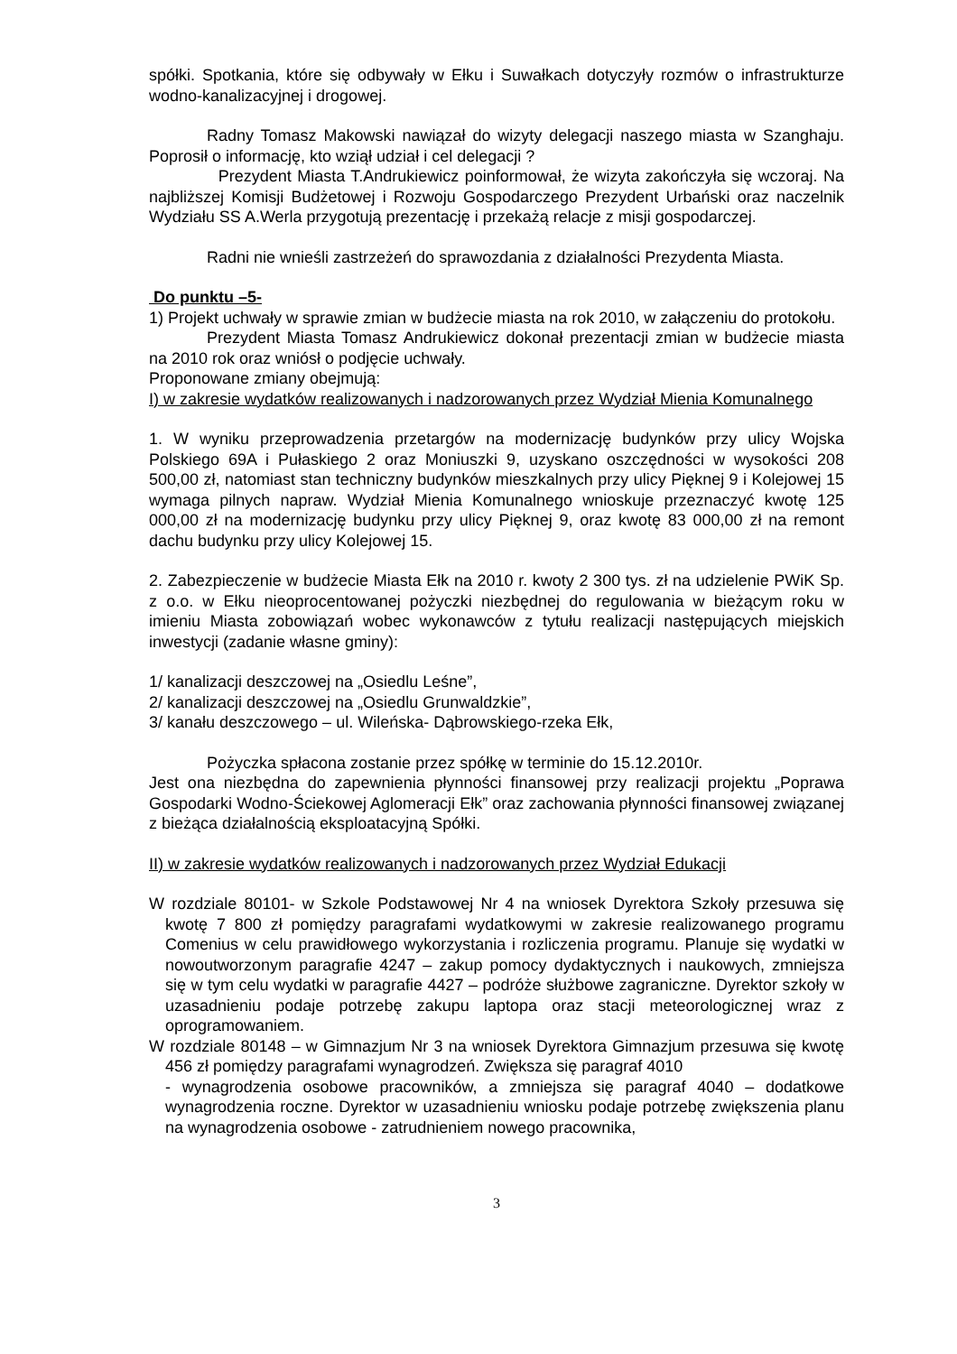spółki. Spotkania, które się odbywały w Ełku i Suwałkach dotyczyły rozmów o infrastrukturze wodno-kanalizacyjnej i drogowej.
Radny Tomasz Makowski nawiązał do wizyty delegacji naszego miasta w Szanghaju. Poprosił o informację, kto wziął udział i cel delegacji ?
Prezydent Miasta T.Andrukiewicz poinformował, że wizyta zakończyła się wczoraj. Na najbliższej Komisji Budżetowej i Rozwoju Gospodarczego Prezydent Urbański oraz naczelnik Wydziału SS A.Werla przygotują prezentację i przekażą relacje z misji gospodarczej.
Radni nie wnieśli zastrzeżeń do sprawozdania z działalności Prezydenta Miasta.
Do punktu –5-
1) Projekt uchwały w sprawie zmian w budżecie miasta na rok 2010, w załączeniu do protokołu.
Prezydent Miasta Tomasz Andrukiewicz dokonał prezentacji zmian w budżecie miasta na 2010 rok oraz wniósł o podjęcie uchwały.
Proponowane zmiany obejmują:
I) w zakresie wydatków realizowanych i nadzorowanych przez Wydział Mienia Komunalnego
1. W wyniku przeprowadzenia przetargów na modernizację budynków przy ulicy Wojska Polskiego 69A i Pułaskiego 2 oraz Moniuszki 9, uzyskano oszczędności w wysokości 208 500,00 zł, natomiast stan techniczny budynków mieszkalnych przy ulicy Pięknej 9 i Kolejowej 15 wymaga pilnych napraw. Wydział Mienia Komunalnego wnioskuje przeznaczyć kwotę 125 000,00 zł na modernizację budynku przy ulicy Pięknej 9, oraz kwotę 83 000,00 zł na remont dachu budynku przy ulicy Kolejowej 15.
2. Zabezpieczenie w budżecie Miasta Ełk na 2010 r. kwoty 2 300 tys. zł na udzielenie PWiK Sp. z o.o. w Ełku nieoprocentowanej pożyczki niezbędnej do regulowania w bieżącym roku w imieniu Miasta zobowiązań wobec wykonawców z tytułu realizacji następujących miejskich inwestycji (zadanie własne gminy):
1/ kanalizacji deszczowej na „Osiedlu Leśne”,
2/ kanalizacji deszczowej na „Osiedlu Grunwaldzkie”,
3/ kanału deszczowego – ul. Wileńska- Dąbrowskiego-rzeka Ełk,
Pożyczka spłacona zostanie przez spółkę w terminie do 15.12.2010r.
Jest ona niezbędna do zapewnienia płynności finansowej przy realizacji projektu „Poprawa Gospodarki Wodno-Ściekowej Aglomeracji Ełk” oraz zachowania płynności finansowej związanej z bieżąca działalnością eksploatacyjną Spółki.
II) w zakresie wydatków realizowanych i nadzorowanych przez Wydział Edukacji
W rozdziale 80101- w Szkole Podstawowej Nr 4 na wniosek Dyrektora Szkoły przesuwa się kwotę 7 800 zł pomiędzy paragrafami wydatkowymi w zakresie realizowanego programu Comenius w celu prawidłowego wykorzystania i rozliczenia programu. Planuje się wydatki w nowoutworzonym paragrafie 4247 – zakup pomocy dydaktycznych i naukowych, zmniejsza się w tym celu wydatki w paragrafie 4427 – podróże służbowe zagraniczne. Dyrektor szkoły w uzasadnieniu podaje potrzebę zakupu laptopa oraz stacji meteorologicznej wraz z oprogramowaniem.
W rozdziale 80148 – w Gimnazjum Nr 3 na wniosek Dyrektora Gimnazjum przesuwa się kwotę 456 zł pomiędzy paragrafami wynagrodzeń. Zwiększa się paragraf 4010
- wynagrodzenia osobowe pracowników, a zmniejsza się paragraf 4040 – dodatkowe wynagrodzenia roczne. Dyrektor w uzasadnieniu wniosku podaje potrzebę zwiększenia planu na wynagrodzenia osobowe - zatrudnieniem nowego pracownika,
3